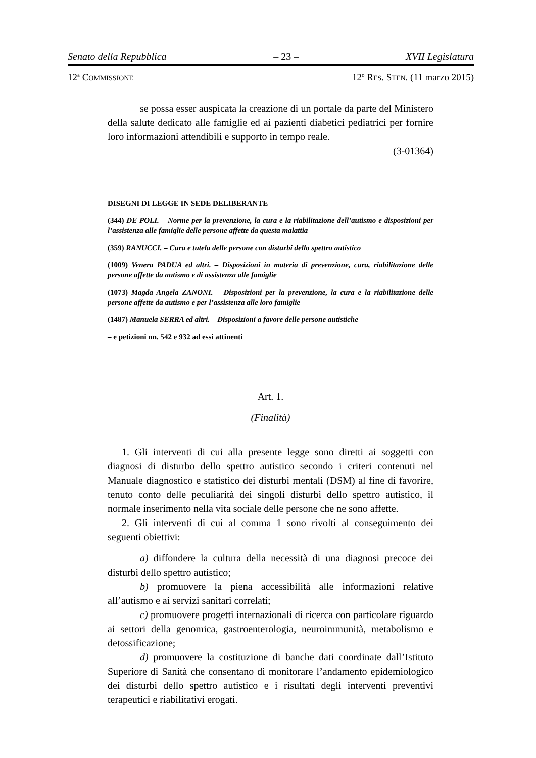Senato della Repubblica – 23 – XVII Legislatura
12<sup>a</sup> COMMISSIONE 12<sup>o</sup> RES. STEN. (11 marzo 2015)
se possa esser auspicata la creazione di un portale da parte del Ministero della salute dedicato alle famiglie ed ai pazienti diabetici pediatrici per fornire loro informazioni attendibili e supporto in tempo reale.
(3-01364)
DISEGNI DI LEGGE IN SEDE DELIBERANTE
(344) DE POLI. – Norme per la prevenzione, la cura e la riabilitazione dell’autismo e disposizioni per l’assistenza alle famiglie delle persone affette da questa malattia
(359) RANUCCI. – Cura e tutela delle persone con disturbi dello spettro autistico
(1009) Venera PADUA ed altri. – Disposizioni in materia di prevenzione, cura, riabilitazione delle persone affette da autismo e di assistenza alle famiglie
(1073) Magda Angela ZANONI. – Disposizioni per la prevenzione, la cura e la riabilitazione delle persone affette da autismo e per l’assistenza alle loro famiglie
(1487) Manuela SERRA ed altri. – Disposizioni a favore delle persone autistiche
– e petizioni nn. 542 e 932 ad essi attinenti
Art. 1.
(Finalità)
1. Gli interventi di cui alla presente legge sono diretti ai soggetti con diagnosi di disturbo dello spettro autistico secondo i criteri contenuti nel Manuale diagnostico e statistico dei disturbi mentali (DSM) al fine di favorire, tenuto conto delle peculiarità dei singoli disturbi dello spettro autistico, il normale inserimento nella vita sociale delle persone che ne sono affette.
2. Gli interventi di cui al comma 1 sono rivolti al conseguimento dei seguenti obiettivi:
a) diffondere la cultura della necessità di una diagnosi precoce dei disturbi dello spettro autistico;
b) promuovere la piena accessibilità alle informazioni relative all’autismo e ai servizi sanitari correlati;
c) promuovere progetti internazionali di ricerca con particolare riguardo ai settori della genomica, gastroenterologia, neuroimmunità, metabolismo e detossificazione;
d) promuovere la costituzione di banche dati coordinate dall’Istituto Superiore di Sanità che consentano di monitorare l’andamento epidemiologico dei disturbi dello spettro autistico e i risultati degli interventi preventivi terapeutici e riabilitativi erogati.